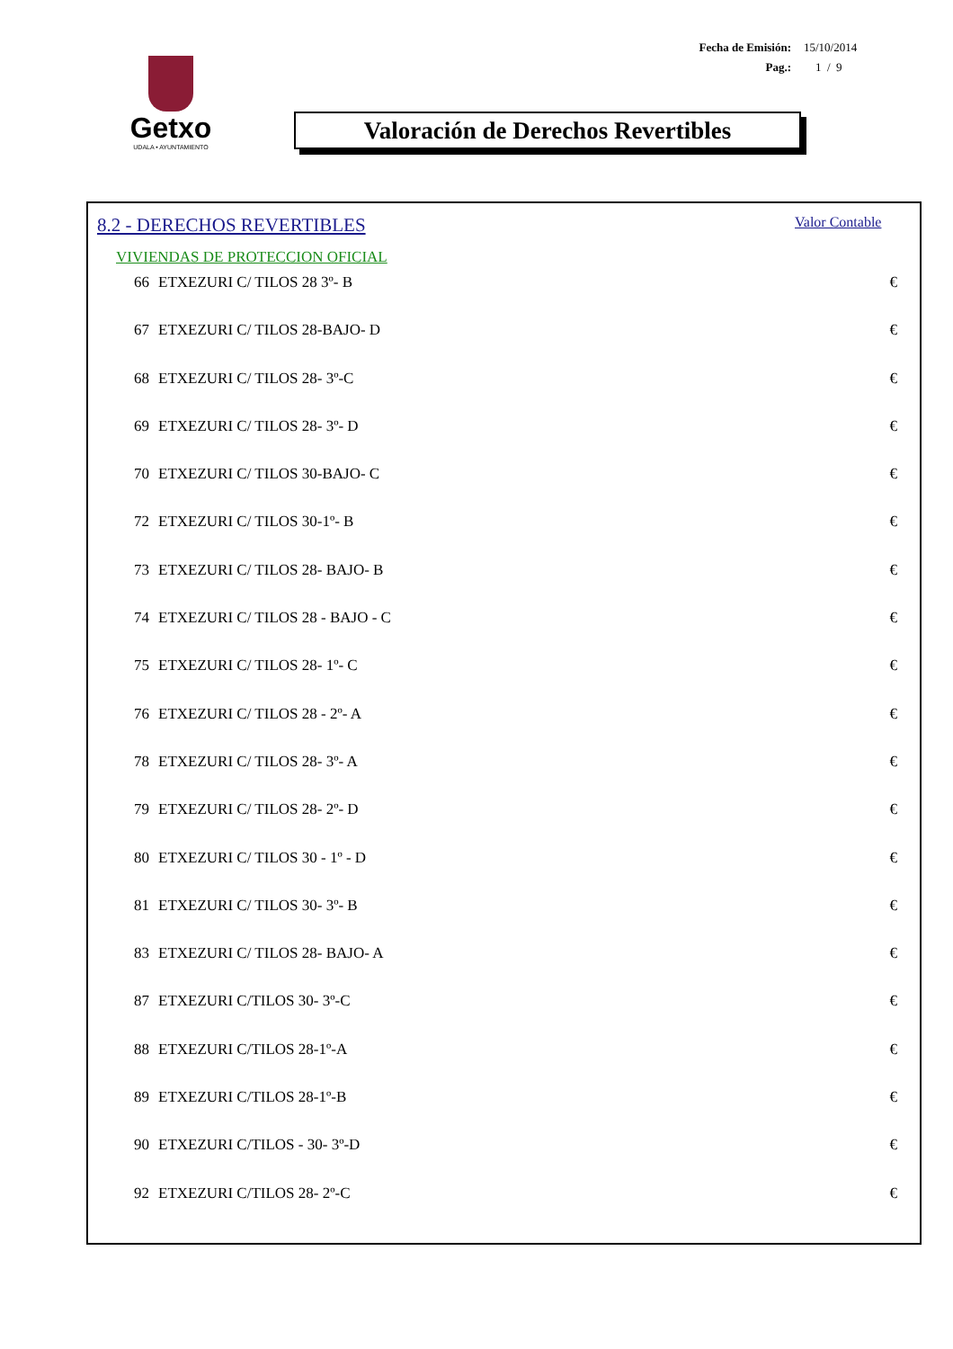Fecha de Emisión: 15/10/2014
Pag.: 1 / 9
Getxo
UDALA • AYUNTAMIENTO
Valoración de Derechos Revertibles
8.2 - DERECHOS REVERTIBLES Valor Contable
VIVIENDAS DE PROTECCION OFICIAL
| 66 | ETXEZURI C/ TILOS 28 3º- B | € |
| 67 | ETXEZURI C/ TILOS 28-BAJO- D | € |
| 68 | ETXEZURI C/ TILOS 28- 3º-C | € |
| 69 | ETXEZURI C/ TILOS 28- 3º- D | € |
| 70 | ETXEZURI C/ TILOS 30-BAJO- C | € |
| 72 | ETXEZURI C/ TILOS 30-1º- B | € |
| 73 | ETXEZURI C/ TILOS 28- BAJO- B | € |
| 74 | ETXEZURI C/ TILOS 28 - BAJO - C | € |
| 75 | ETXEZURI C/ TILOS 28- 1º- C | € |
| 76 | ETXEZURI C/ TILOS 28 - 2º- A | € |
| 78 | ETXEZURI C/ TILOS 28- 3º- A | € |
| 79 | ETXEZURI C/ TILOS 28- 2º- D | € |
| 80 | ETXEZURI C/ TILOS 30 - 1º - D | € |
| 81 | ETXEZURI C/ TILOS 30- 3º- B | € |
| 83 | ETXEZURI C/ TILOS 28- BAJO- A | € |
| 87 | ETXEZURI C/TILOS 30- 3º-C | € |
| 88 | ETXEZURI C/TILOS 28-1º-A | € |
| 89 | ETXEZURI C/TILOS 28-1º-B | € |
| 90 | ETXEZURI C/TILOS - 30- 3º-D | € |
| 92 | ETXEZURI C/TILOS 28- 2º-C | € |